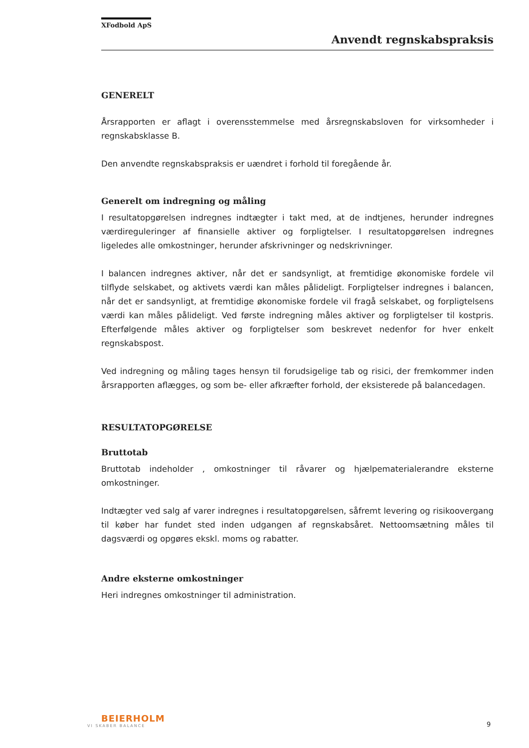XFodbold ApS
Anvendt regnskabspraksis
GENERELT
Årsrapporten er aflagt i overensstemmelse med årsregnskabsloven for virksomheder i regnskabsklasse B.
Den anvendte regnskabspraksis er uændret i forhold til foregående år.
Generelt om indregning og måling
I resultatopgørelsen indregnes indtægter i takt med, at de indtjenes, herunder indregnes værdireguleringer af finansielle aktiver og forpligtelser. I resultatopgørelsen indregnes ligeledes alle omkostninger, herunder afskrivninger og nedskrivninger.
I balancen indregnes aktiver, når det er sandsynligt, at fremtidige økonomiske fordele vil tilflyde selskabet, og aktivets værdi kan måles pålideligt. Forpligtelser indregnes i balancen, når det er sandsynligt, at fremtidige økonomiske fordele vil fragå selskabet, og forpligtelsens værdi kan måles pålideligt. Ved første indregning måles aktiver og forpligtelser til kostpris. Efterfølgende måles aktiver og forpligtelser som beskrevet nedenfor for hver enkelt regnskabspost.
Ved indregning og måling tages hensyn til forudsigelige tab og risici, der fremkommer inden årsrapporten aflægges, og som be- eller afkræfter forhold, der eksisterede på balancedagen.
RESULTATOPGØRELSE
Bruttotab
Bruttotab indeholder , omkostninger til råvarer og hjælpematerialerandre eksterne omkostninger.
Indtægter ved salg af varer indregnes i resultatopgørelsen, såfremt levering og risikoovergang til køber har fundet sted inden udgangen af regnskabsåret. Nettoomsætning måles til dagsværdi og opgøres ekskl. moms og rabatter.
Andre eksterne omkostninger
Heri indregnes omkostninger til administration.
BEIERHOLM
VI SKABER BALANCE
9